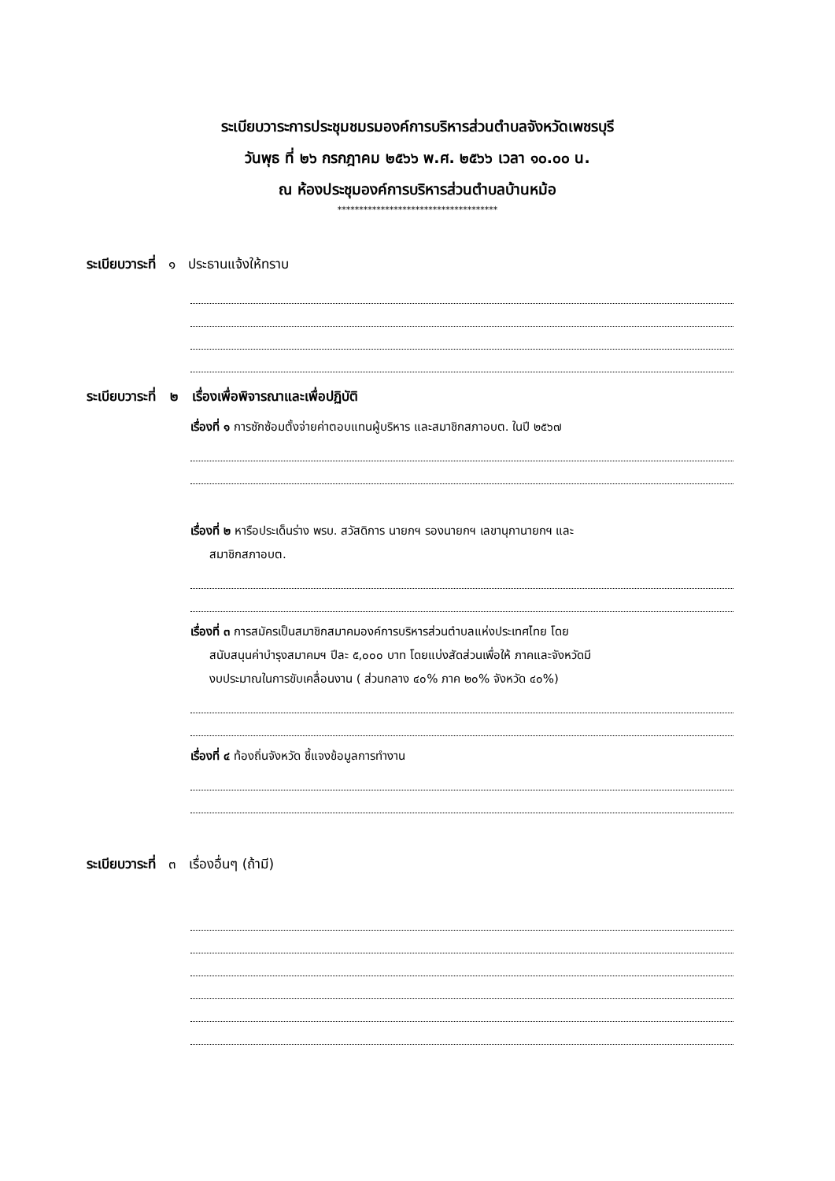ระเบียบวาระการประชุมชมรมองค์การบริหารส่วนตำบลจังหวัดเพชรบุรี
วันพุธ ที่ ๒๖ กรกฎาคม ๒๕๖๖ พ.ศ. ๒๕๖๖ เวลา ๑๐.๐๐ น.
ณ ห้องประชุมองค์การบริหารส่วนตำบลบ้านหม้อ
*************************************
ระเบียบวาระที่ ๑ ประธานแจ้งให้ทราบ
ระเบียบวาระที่ ๒ เรื่องเพื่อพิจารณาและเพื่อปฏิบัติ
เรื่องที่ ๑ การซักซ้อมตั้งจ่ายค่าตอบแทนผู้บริหาร และสมาชิกสภาอบต. ในปี ๒๕๖๗
เรื่องที่ ๒ หารือประเด็นร่าง พรบ. สวัสดิการ นายกฯ รองนายกฯ เลขานุกานายกฯ และ
สมาชิกสภาอบต.
เรื่องที่ ๓ การสมัครเป็นสมาชิกสมาคมองค์การบริหารส่วนตำบลแห่งประเทศไทย โดย
สนับสนุนค่าบำรุงสมาคมฯ ปีละ ๕,๐๐๐ บาท โดยแบ่งสัดส่วนเพื่อให้ ภาคและจังหวัดมี
งบประมาณในการขับเคลื่อนงาน ( ส่วนกลาง ๔๐% ภาค ๒๐% จังหวัด ๔๐%)
เรื่องที่ ๔ ท้องถิ่นจังหวัด ชี้แจงข้อมูลการทำงาน
ระเบียบวาระที่ ๓ เรื่องอื่นๆ (ถ้ามี)